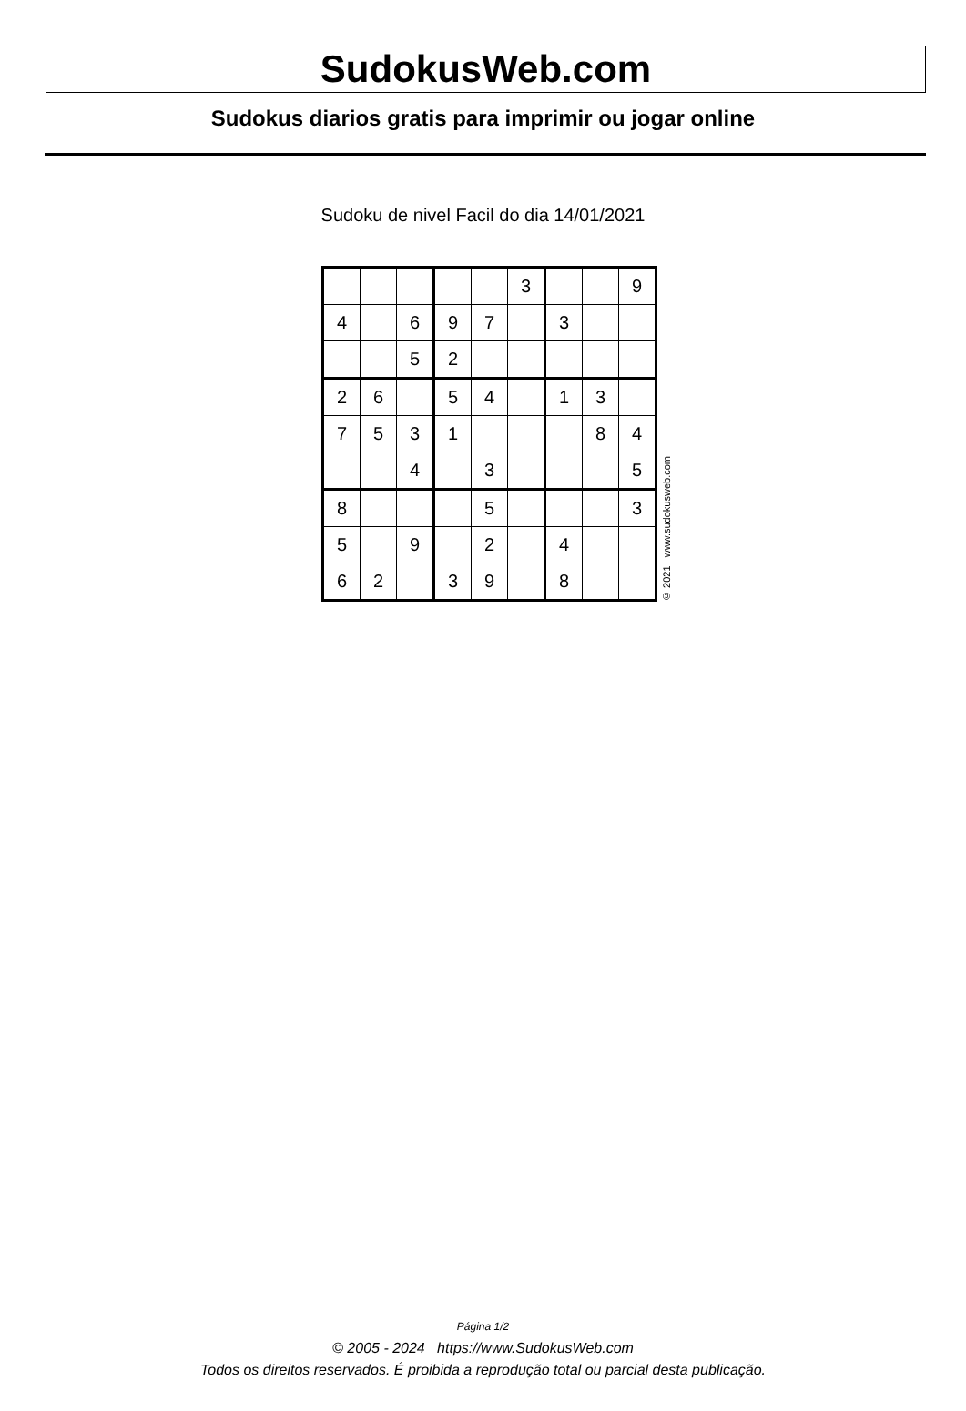SudokusWeb.com
Sudokus diarios gratis para imprimir ou jogar online
Sudoku de nivel Facil do dia 14/01/2021
| | | | | | 3 | | | 9 |
| 4 | | 6 | 9 | 7 | | 3 | | |
| | | 5 | 2 | | | | | |
| 2 | 6 | | 5 | 4 | | 1 | 3 | |
| 7 | 5 | 3 | 1 | | | | 8 | 4 |
| | | 4 | | 3 | | | | 5 |
| 8 | | | | 5 | | | | 3 |
| 5 | | 9 | | 2 | | 4 | | |
| 6 | 2 | | 3 | 9 | | 8 | | |
© 2021 www.sudokusweb.com
Página 1/2
© 2005 - 2024 https://www.SudokusWeb.com
Todos os direitos reservados. É proibida a reprodução total ou parcial desta publicação.